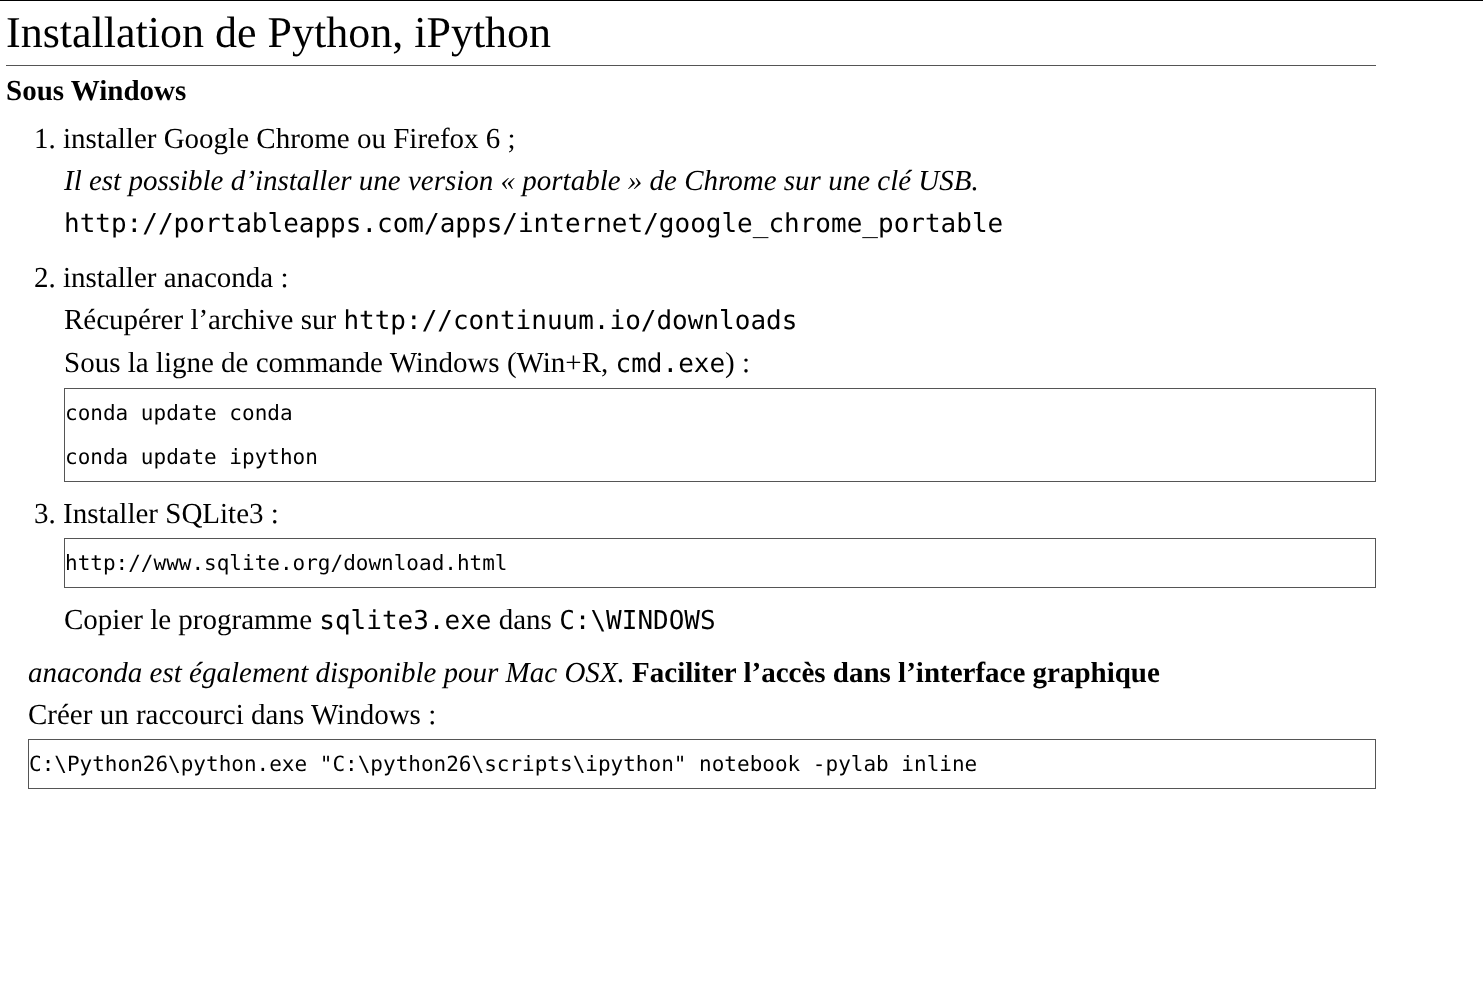Installation de Python, iPython
Sous Windows
1. installer Google Chrome ou Firefox 6 ;
Il est possible d’installer une version « portable » de Chrome sur une clé USB.
http://portableapps.com/apps/internet/google_chrome_portable
2. installer anaconda :
Récupérer l’archive sur http://continuum.io/downloads
Sous la ligne de commande Windows (Win+R, cmd.exe) :
conda update conda
conda update ipython
3. Installer SQLite3 :
http://www.sqlite.org/download.html
Copier le programme sqlite3.exe dans C:\WINDOWS
anaconda est également disponible pour Mac OSX. Faciliter l’accès dans l’interface graphique
Créer un raccourci dans Windows :
C:\Python26\python.exe "C:\python26\scripts\ipython" notebook -pylab inline